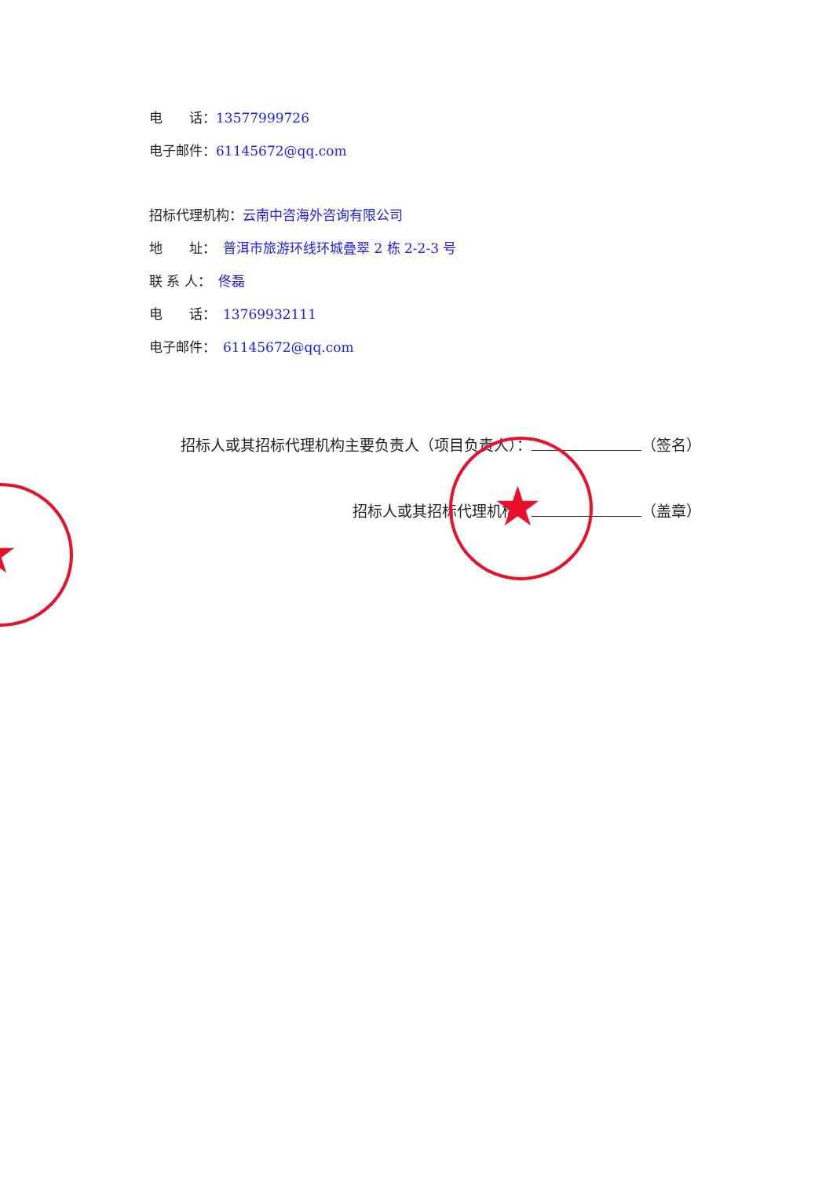电　　话：13577999726
电子邮件：61145672@qq.com
招标代理机构：云南中咨海外咨询有限公司
地　　址：　普洱市旅游环线环城叠翠 2 栋 2-2-3 号
联 系 人：　佟磊
电　　话：　13769932111
电子邮件：　61145672@qq.com
招标人或其招标代理机构主要负责人（项目负责人）： （签名）
招标人或其招标代理机构： （盖章） ★
★